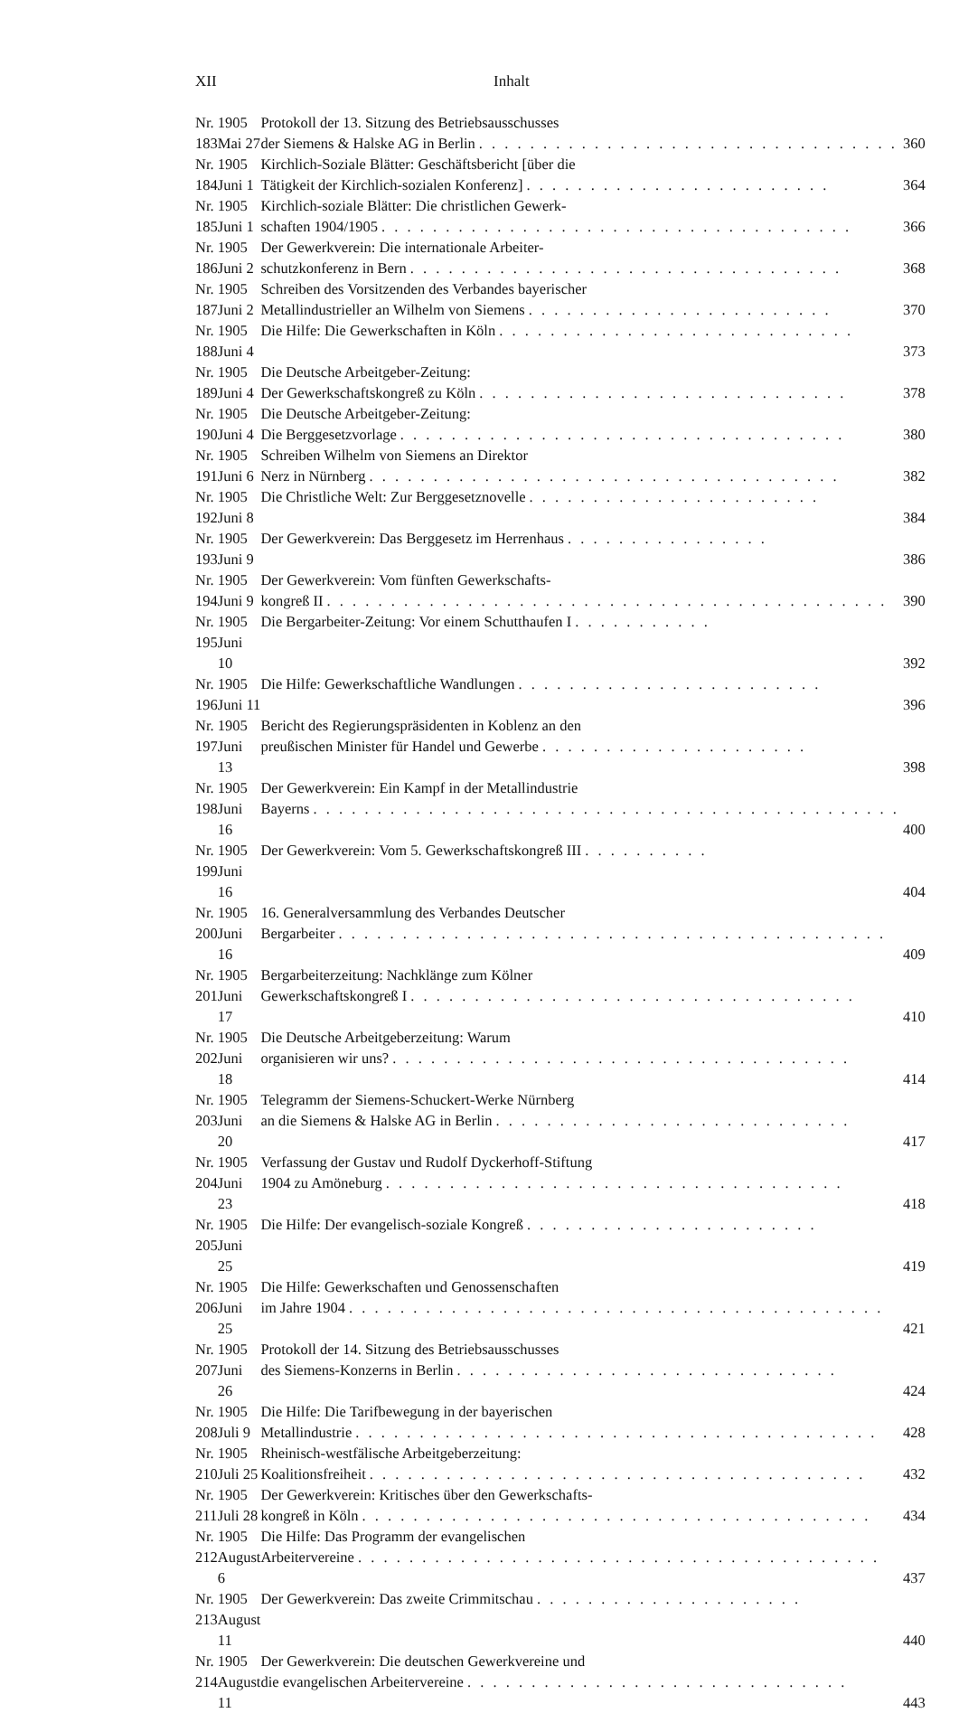XII Inhalt
| Nr. 183 | 1905 Mai 27 | Protokoll der 13. Sitzung des Betriebsausschusses der Siemens & Halske AG in Berlin . . . . . . . . . . . . . . . . . . . . . . . . . . . . . . . . . | 360 |
| Nr. 184 | 1905 Juni 1 | Kirchlich-Soziale Blätter: Geschäftsbericht [über die Tätigkeit der Kirchlich-sozialen Konferenz] . . . . . . . . . . . . . . . . . . . . . . . . | 364 |
| Nr. 185 | 1905 Juni 1 | Kirchlich-soziale Blätter: Die christlichen Gewerk- schaften 1904/1905 . . . . . . . . . . . . . . . . . . . . . . . . . . . . . . . . . . . . . | 366 |
| Nr. 186 | 1905 Juni 2 | Der Gewerkverein: Die internationale Arbeiter- schutzkonferenz in Bern . . . . . . . . . . . . . . . . . . . . . . . . . . . . . . . . . . | 368 |
| Nr. 187 | 1905 Juni 2 | Schreiben des Vorsitzenden des Verbandes bayerischer Metallindustrieller an Wilhelm von Siemens . . . . . . . . . . . . . . . . . . . . . . . . | 370 |
| Nr. 188 | 1905 Juni 4 | Die Hilfe: Die Gewerkschaften in Köln . . . . . . . . . . . . . . . . . . . . . . . . . . . . | 373 |
| Nr. 189 | 1905 Juni 4 | Die Deutsche Arbeitgeber-Zeitung: Der Gewerkschaftskongreß zu Köln . . . . . . . . . . . . . . . . . . . . . . . . . . . . . | 378 |
| Nr. 190 | 1905 Juni 4 | Die Deutsche Arbeitgeber-Zeitung: Die Berggesetzvorlage . . . . . . . . . . . . . . . . . . . . . . . . . . . . . . . . . . . | 380 |
| Nr. 191 | 1905 Juni 6 | Schreiben Wilhelm von Siemens an Direktor Nerz in Nürnberg . . . . . . . . . . . . . . . . . . . . . . . . . . . . . . . . . . . . . | 382 |
| Nr. 192 | 1905 Juni 8 | Die Christliche Welt: Zur Berggesetznovelle . . . . . . . . . . . . . . . . . . . . . . . | 384 |
| Nr. 193 | 1905 Juni 9 | Der Gewerkverein: Das Berggesetz im Herrenhaus . . . . . . . . . . . . . . . . | 386 |
| Nr. 194 | 1905 Juni 9 | Der Gewerkverein: Vom fünften Gewerkschafts- kongreß II . . . . . . . . . . . . . . . . . . . . . . . . . . . . . . . . . . . . . . . . . . . . | 390 |
| Nr. 195 | 1905 Juni 10 | Die Bergarbeiter-Zeitung: Vor einem Schutthaufen I . . . . . . . . . . . | 392 |
| Nr. 196 | 1905 Juni 11 | Die Hilfe: Gewerkschaftliche Wandlungen . . . . . . . . . . . . . . . . . . . . . . . . | 396 |
| Nr. 197 | 1905 Juni 13 | Bericht des Regierungspräsidenten in Koblenz an den preußischen Minister für Handel und Gewerbe . . . . . . . . . . . . . . . . . . . . . | 398 |
| Nr. 198 | 1905 Juni 16 | Der Gewerkverein: Ein Kampf in der Metallindustrie Bayerns . . . . . . . . . . . . . . . . . . . . . . . . . . . . . . . . . . . . . . . . . . . . . . | 400 |
| Nr. 199 | 1905 Juni 16 | Der Gewerkverein: Vom 5. Gewerkschaftskongreß III . . . . . . . . . . | 404 |
| Nr. 200 | 1905 Juni 16 | 16. Generalversammlung des Verbandes Deutscher Bergarbeiter . . . . . . . . . . . . . . . . . . . . . . . . . . . . . . . . . . . . . . . . . . . | 409 |
| Nr. 201 | 1905 Juni 17 | Bergarbeiterzeitung: Nachklänge zum Kölner Gewerkschaftskongreß I . . . . . . . . . . . . . . . . . . . . . . . . . . . . . . . . . . . | 410 |
| Nr. 202 | 1905 Juni 18 | Die Deutsche Arbeitgeberzeitung: Warum organisieren wir uns? . . . . . . . . . . . . . . . . . . . . . . . . . . . . . . . . . . . . | 414 |
| Nr. 203 | 1905 Juni 20 | Telegramm der Siemens-Schuckert-Werke Nürnberg an die Siemens & Halske AG in Berlin . . . . . . . . . . . . . . . . . . . . . . . . . . . . | 417 |
| Nr. 204 | 1905 Juni 23 | Verfassung der Gustav und Rudolf Dyckerhoff-Stiftung 1904 zu Amöneburg . . . . . . . . . . . . . . . . . . . . . . . . . . . . . . . . . . . . | 418 |
| Nr. 205 | 1905 Juni 25 | Die Hilfe: Der evangelisch-soziale Kongreß . . . . . . . . . . . . . . . . . . . . . . . | 419 |
| Nr. 206 | 1905 Juni 25 | Die Hilfe: Gewerkschaften und Genossenschaften im Jahre 1904 . . . . . . . . . . . . . . . . . . . . . . . . . . . . . . . . . . . . . . . . . . | 421 |
| Nr. 207 | 1905 Juni 26 | Protokoll der 14. Sitzung des Betriebsausschusses des Siemens-Konzerns in Berlin . . . . . . . . . . . . . . . . . . . . . . . . . . . . . . | 424 |
| Nr. 208 | 1905 Juli 9 | Die Hilfe: Die Tarifbewegung in der bayerischen Metallindustrie . . . . . . . . . . . . . . . . . . . . . . . . . . . . . . . . . . . . . . . . . | 428 |
| Nr. 210 | 1905 Juli 25 | Rheinisch-westfälische Arbeitgeberzeitung: Koalitionsfreiheit . . . . . . . . . . . . . . . . . . . . . . . . . . . . . . . . . . . . . . . | 432 |
| Nr. 211 | 1905 Juli 28 | Der Gewerkverein: Kritisches über den Gewerkschafts- kongreß in Köln . . . . . . . . . . . . . . . . . . . . . . . . . . . . . . . . . . . . . . . . | 434 |
| Nr. 212 | 1905 August 6 | Die Hilfe: Das Programm der evangelischen Arbeitervereine . . . . . . . . . . . . . . . . . . . . . . . . . . . . . . . . . . . . . . . . . | 437 |
| Nr. 213 | 1905 August 11 | Der Gewerkverein: Das zweite Crimmitschau . . . . . . . . . . . . . . . . . . . . . | 440 |
| Nr. 214 | 1905 August 11 | Der Gewerkverein: Die deutschen Gewerkvereine und die evangelischen Arbeitervereine . . . . . . . . . . . . . . . . . . . . . . . . . . . . . . | 443 |